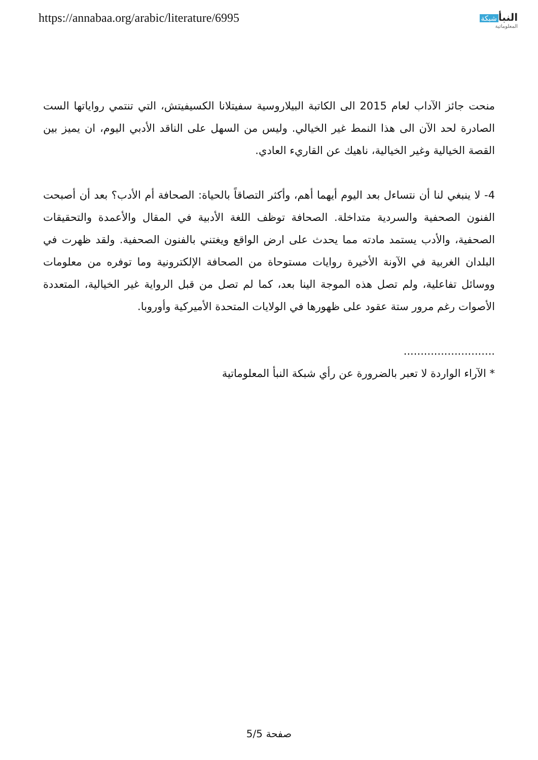https://annabaa.org/arabic/literature/6995
النبأ شبكة
المعلوماتية
منحت جائز الآداب لعام 2015 الى الكاتبة البيلاروسية سفيتلانا الكسيفيتش، التي تنتمي رواياتها الست الصادرة لحد الآن الى هذا النمط غير الخيالي. وليس من السهل على الناقد الأدبي اليوم، ان يميز بين القصة الخيالية وغير الخيالية، ناهيك عن القاريء العادي.
4- لا ينبغي لنا أن نتساءل بعد اليوم أيهما أهم، وأكثر التصاقاً بالحياة: الصحافة أم الأدب؟ بعد أن أصبحت الفنون الصحفية والسردية متداخلة. الصحافة توظف اللغة الأدبية في المقال والأعمدة والتحقيقات الصحفية، والأدب يستمد مادته مما يحدث على ارض الواقع ويغتني بالفنون الصحفية. ولقد ظهرت في البلدان الغربية في الآونة الأخيرة روايات مستوحاة من الصحافة الإلكترونية وما توفره من معلومات ووسائل تفاعلية، ولم تصل هذه الموجة الينا بعد، كما لم تصل من قبل الرواية غير الخيالية، المتعددة الأصوات رغم مرور ستة عقود على ظهورها في الولايات المتحدة الأميركية وأوروبا.
...........................
* الآراء الواردة لا تعبر بالضرورة عن رأي شبكة النبأ المعلوماتية
صفحة 5/5